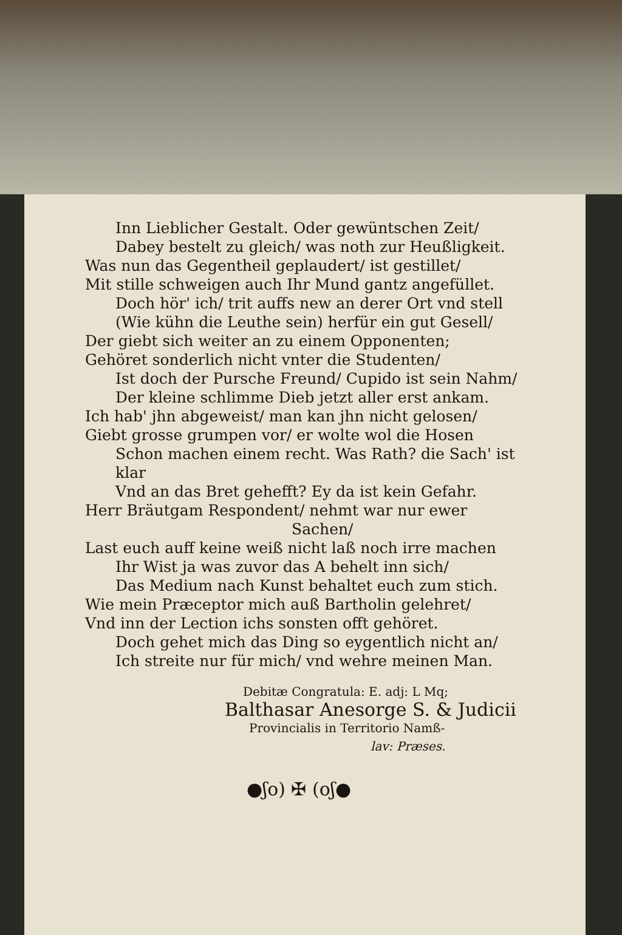Inn Lieblicher Gestalt. Oder gewüntschen Zeit/
Dabey bestelt zu gleich/ was noth zur Heußligkeit.
Was nun das Gegentheil geplaudert/ ist gestillet/
Mit stille schweigen auch Ihr Mund gantz angefüllet.
Doch hör' ich/ trit auffs new an derer Ort vnd stell
(Wie kühn die Leuthe sein) herfür ein gut Gesell/
Der giebt sich weiter an zu einem Opponenten;
Gehöret sonderlich nicht vnter die Studenten/
Ist doch der Pursche Freund/ Cupido ist sein Nahm/
Der kleine schlimme Dieb jetzt aller erst ankam.
Ich hab' jhn abgeweist/ man kan jhn nicht gelosen/
Giebt grosse grumpen vor/ er wolte wol die Hosen
Schon machen einem recht. Was Rath? die Sach' ist klar
Vnd an das Bret gehefft? Ey da ist kein Gefahr.
Herr Bräutgam Respondent/ nehmt war nur ewer
Sachen/
Last euch auff keine weiß nicht laß noch irre machen
Ihr Wist ja was zuvor das A behelt inn sich/
Das Medium nach Kunst behaltet euch zum stich.
Wie mein Præceptor mich auß Bartholin gelehret/
Vnd inn der Lection ichs sonsten offt gehöret.
Doch gehet mich das Ding so eygentlich nicht an/
Ich streite nur für mich/ vnd wehre meinen Man.
Debitæ Congratula: E. adj: L Mq;
Balthasar Anesorge S. & Judicii
Provincialis in Territorio Namß-
lav: Præses.
●ʃo) ✠ (oʃ●